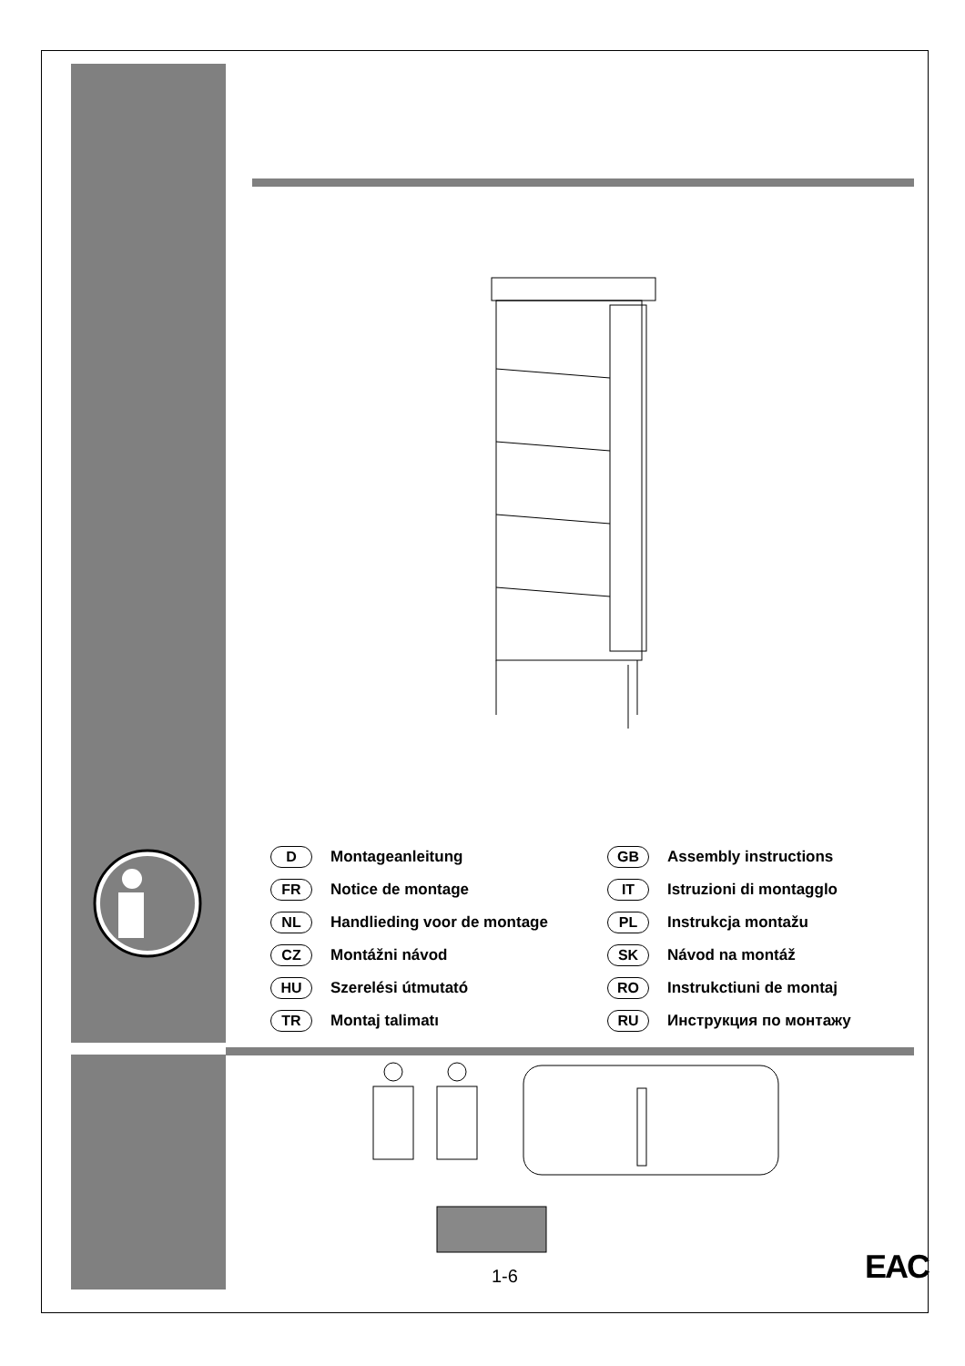D Montageanleitung
GB Assembly instructions
FR Notice de montage
IT Istruzioni di montagglo
NL Handlieding voor de montage
PL Instrukcja montažu
CZ Montážni návod
SK Návod na montáž
HU Szerelési útmutató
RO Instrukctiuni de montaj
TR Montaj talimatı
RU Инструкция по монтажу
1-6 EAC